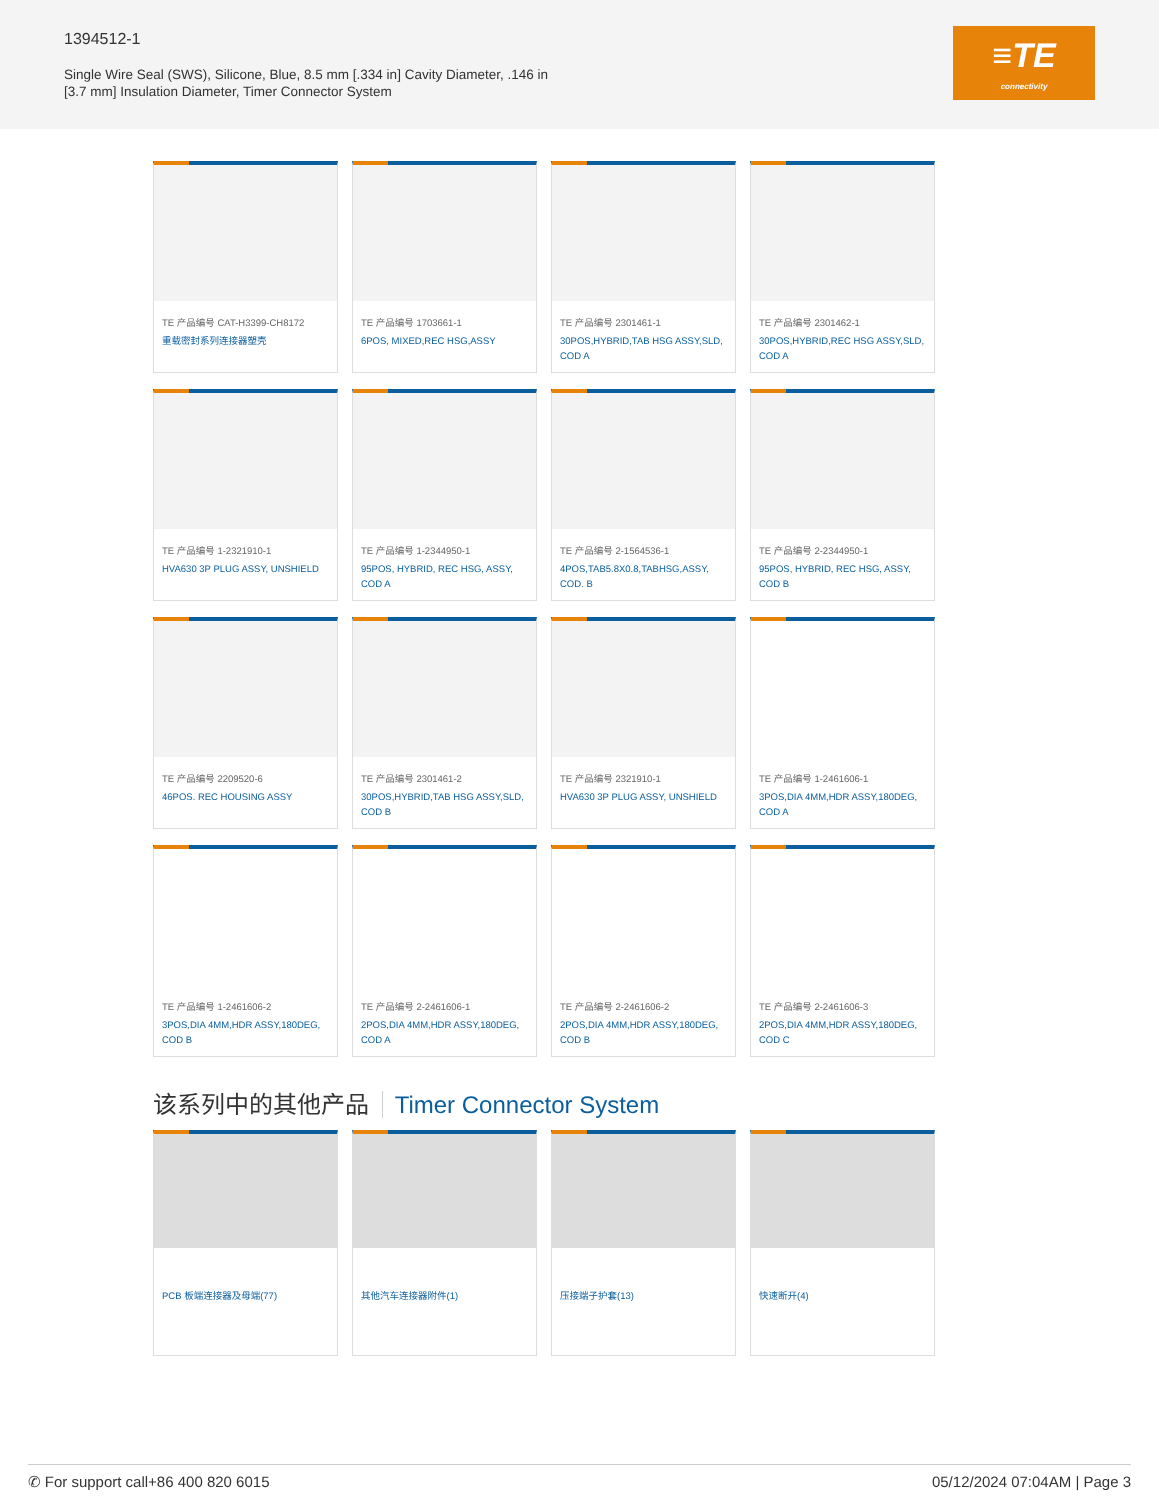1394512-1
Single Wire Seal (SWS), Silicone, Blue, 8.5 mm [.334 in] Cavity Diameter, .146 in [3.7 mm] Insulation Diameter, Timer Connector System
≡TE
connectivity
TE 产品编号 CAT-H3399-CH8172
重载密封系列连接器塑壳
TE 产品编号 1703661-1
6POS, MIXED,REC HSG,ASSY
TE 产品编号 2301461-1
30POS,HYBRID,TAB HSG ASSY,SLD, COD A
TE 产品编号 2301462-1
30POS,HYBRID,REC HSG ASSY,SLD, COD A
TE 产品编号 1-2321910-1
HVA630 3P PLUG ASSY, UNSHIELD
TE 产品编号 1-2344950-1
95POS, HYBRID, REC HSG, ASSY, COD A
TE 产品编号 2-1564536-1
4POS,TAB5.8X0.8,TABHSG,ASSY, COD. B
TE 产品编号 2-2344950-1
95POS, HYBRID, REC HSG, ASSY, COD B
TE 产品编号 2209520-6
46POS. REC HOUSING ASSY
TE 产品编号 2301461-2
30POS,HYBRID,TAB HSG ASSY,SLD, COD B
TE 产品编号 2321910-1
HVA630 3P PLUG ASSY, UNSHIELD
TE 产品编号 1-2461606-1
3POS,DIA 4MM,HDR ASSY,180DEG, COD A
TE 产品编号 1-2461606-2
3POS,DIA 4MM,HDR ASSY,180DEG, COD B
TE 产品编号 2-2461606-1
2POS,DIA 4MM,HDR ASSY,180DEG, COD A
TE 产品编号 2-2461606-2
2POS,DIA 4MM,HDR ASSY,180DEG, COD B
TE 产品编号 2-2461606-3
2POS,DIA 4MM,HDR ASSY,180DEG, COD C
该系列中的其他产品 Timer Connector System
PCB 板端连接器及母端(77)
其他汽车连接器附件(1)
压接端子护套(13)
快速断开(4)
✆ For support call+86 400 820 6015 05/12/2024 07:04AM | Page 3